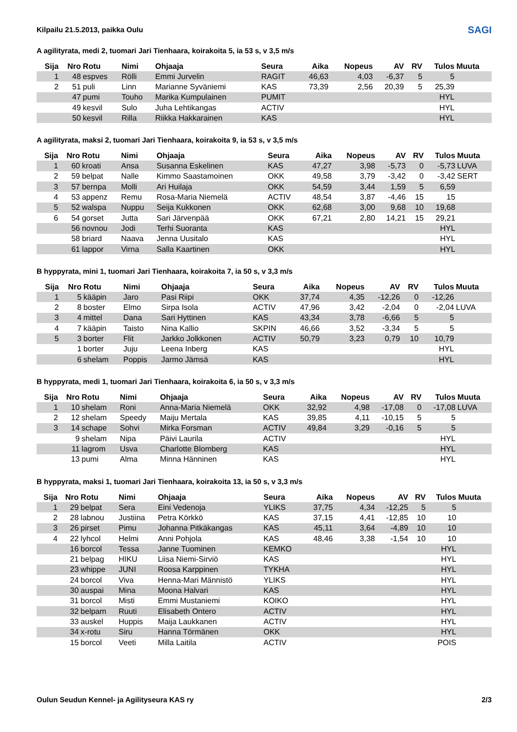SAGI
Kilpailu 21.5.2013, paikka Oulu
A agilityrata, medi 2, tuomari Jari Tienhaara, koirakoita 5, ia 53 s, v 3,5 m/s
| Sija | Nro | Rotu | Nimi | Ohjaaja | Seura | Aika | Nopeus | AV | RV | Tulos | Muuta |
| --- | --- | --- | --- | --- | --- | --- | --- | --- | --- | --- | --- |
| 1 | 48 | espves | Rölli | Emmi Jurvelin | RAGIT | 46,63 | 4,03 | -6,37 | 5 | 5 | |
| 2 | 51 | puli | Linn | Marianne Syväniemi | KAS | 73,39 | 2,56 | 20,39 | 5 | 25,39 | |
| | 47 | pumi | Touho | Marika Kumpulainen | PUMIT | | | | | HYL | |
| | 49 | kesvil | Sulo | Juha Lehtikangas | ACTIV | | | | | HYL | |
| | 50 | kesvil | Rilla | Riikka Hakkarainen | KAS | | | | | HYL | |
A agilityrata, maksi 2, tuomari Jari Tienhaara, koirakoita 9, ia 53 s, v 3,5 m/s
| Sija | Nro | Rotu | Nimi | Ohjaaja | Seura | Aika | Nopeus | AV | RV | Tulos | Muuta |
| --- | --- | --- | --- | --- | --- | --- | --- | --- | --- | --- | --- |
| 1 | 60 | kroati | Ansa | Susanna Eskelinen | KAS | 47,27 | 3,98 | -5,73 | 0 | -5,73 | LUVA |
| 2 | 59 | belpat | Nalle | Kimmo Saastamoinen | OKK | 49,58 | 3,79 | -3,42 | 0 | -3,42 | SERT |
| 3 | 57 | bernpa | Molli | Ari Huilaja | OKK | 54,59 | 3,44 | 1,59 | 5 | 6,59 | |
| 4 | 53 | appenz | Remu | Rosa-Maria Niemelä | ACTIV | 48,54 | 3,87 | -4,46 | 15 | 15 | |
| 5 | 52 | walspa | Nuppu | Seija Kukkonen | OKK | 62,68 | 3,00 | 9,68 | 10 | 19,68 | |
| 6 | 54 | gorset | Jutta | Sari Järvenpää | OKK | 67,21 | 2,80 | 14,21 | 15 | 29,21 | |
| | 56 | novnou | Jodi | Terhi Suoranta | KAS | | | | | HYL | |
| | 58 | briard | Naava | Jenna Uusitalo | KAS | | | | | HYL | |
| | 61 | lappor | Virna | Salla Kaartinen | OKK | | | | | HYL | |
B hyppyrata, mini 1, tuomari Jari Tienhaara, koirakoita 7, ia 50 s, v 3,3 m/s
| Sija | Nro | Rotu | Nimi | Ohjaaja | Seura | Aika | Nopeus | AV | RV | Tulos | Muuta |
| --- | --- | --- | --- | --- | --- | --- | --- | --- | --- | --- | --- |
| 1 | 5 | kääpin | Jaro | Pasi Riipi | OKK | 37,74 | 4,35 | -12,26 | 0 | -12,26 | |
| 2 | 8 | boster | Elmo | Sirpa Isola | ACTIV | 47,96 | 3,42 | -2,04 | 0 | -2,04 | LUVA |
| 3 | 4 | mittel | Dana | Sari Hyttinen | KAS | 43,34 | 3,78 | -6,66 | 5 | 5 | |
| 4 | 7 | kääpin | Taisto | Nina Kallio | SKPIN | 46,66 | 3,52 | -3,34 | 5 | 5 | |
| 5 | 3 | borter | Flit | Jarkko Jolkkonen | ACTIV | 50,79 | 3,23 | 0,79 | 10 | 10,79 | |
| | 1 | borter | Juju | Leena Inberg | KAS | | | | | HYL | |
| | 6 | shelam | Poppis | Jarmo Jämsä | KAS | | | | | HYL | |
B hyppyrata, medi 1, tuomari Jari Tienhaara, koirakoita 6, ia 50 s, v 3,3 m/s
| Sija | Nro | Rotu | Nimi | Ohjaaja | Seura | Aika | Nopeus | AV | RV | Tulos | Muuta |
| --- | --- | --- | --- | --- | --- | --- | --- | --- | --- | --- | --- |
| 1 | 10 | shelam | Roni | Anna-Maria Niemelä | OKK | 32,92 | 4,98 | -17,08 | 0 | -17,08 | LUVA |
| 2 | 12 | shelam | Speedy | Maiju Mertala | KAS | 39,85 | 4,11 | -10,15 | 5 | 5 | |
| 3 | 14 | schape | Sohvi | Mirka Forsman | ACTIV | 49,84 | 3,29 | -0,16 | 5 | 5 | |
| | 9 | shelam | Nipa | Päivi Laurila | ACTIV | | | | | HYL | |
| | 11 | lagrom | Usva | Charlotte Blomberg | KAS | | | | | HYL | |
| | 13 | pumi | Alma | Minna Hänninen | KAS | | | | | HYL | |
B hyppyrata, maksi 1, tuomari Jari Tienhaara, koirakoita 13, ia 50 s, v 3,3 m/s
| Sija | Nro | Rotu | Nimi | Ohjaaja | Seura | Aika | Nopeus | AV | RV | Tulos | Muuta |
| --- | --- | --- | --- | --- | --- | --- | --- | --- | --- | --- | --- |
| 1 | 29 | belpat | Sera | Eini Vedenoja | YLIKS | 37,75 | 4,34 | -12,25 | 5 | 5 | |
| 2 | 28 | labnou | Justiina | Petra Körkkö | KAS | 37,15 | 4,41 | -12,85 | 10 | 10 | |
| 3 | 26 | pirset | Pimu | Johanna Pitkäkangas | KAS | 45,11 | 3,64 | -4,89 | 10 | 10 | |
| 4 | 22 | lyhcol | Helmi | Anni Pohjola | KAS | 48,46 | 3,38 | -1,54 | 10 | 10 | |
| | 16 | borcol | Tessa | Janne Tuominen | KEMKO | | | | | HYL | |
| | 21 | belpag | HIKU | Liisa Niemi-Sirviö | KAS | | | | | HYL | |
| | 23 | whippe | JUNI | Roosa Karppinen | TYKHA | | | | | HYL | |
| | 24 | borcol | Viva | Henna-Mari Männistö | YLIKS | | | | | HYL | |
| | 30 | auspai | Mina | Moona Halvari | KAS | | | | | HYL | |
| | 31 | borcol | Misti | Emmi Mustaniemi | KOIKO | | | | | HYL | |
| | 32 | belpam | Ruuti | Elisabeth Ontero | ACTIV | | | | | HYL | |
| | 33 | auskel | Huppis | Maija Laukkanen | ACTIV | | | | | HYL | |
| | 34 | x-rotu | Siru | Hanna Törmänen | OKK | | | | | HYL | |
| | 15 | borcol | Veeti | Milla Laitila | ACTIV | | | | | POIS | |
Oulun Seudun Kennel- ja Agilityseura KAS ry 2/3